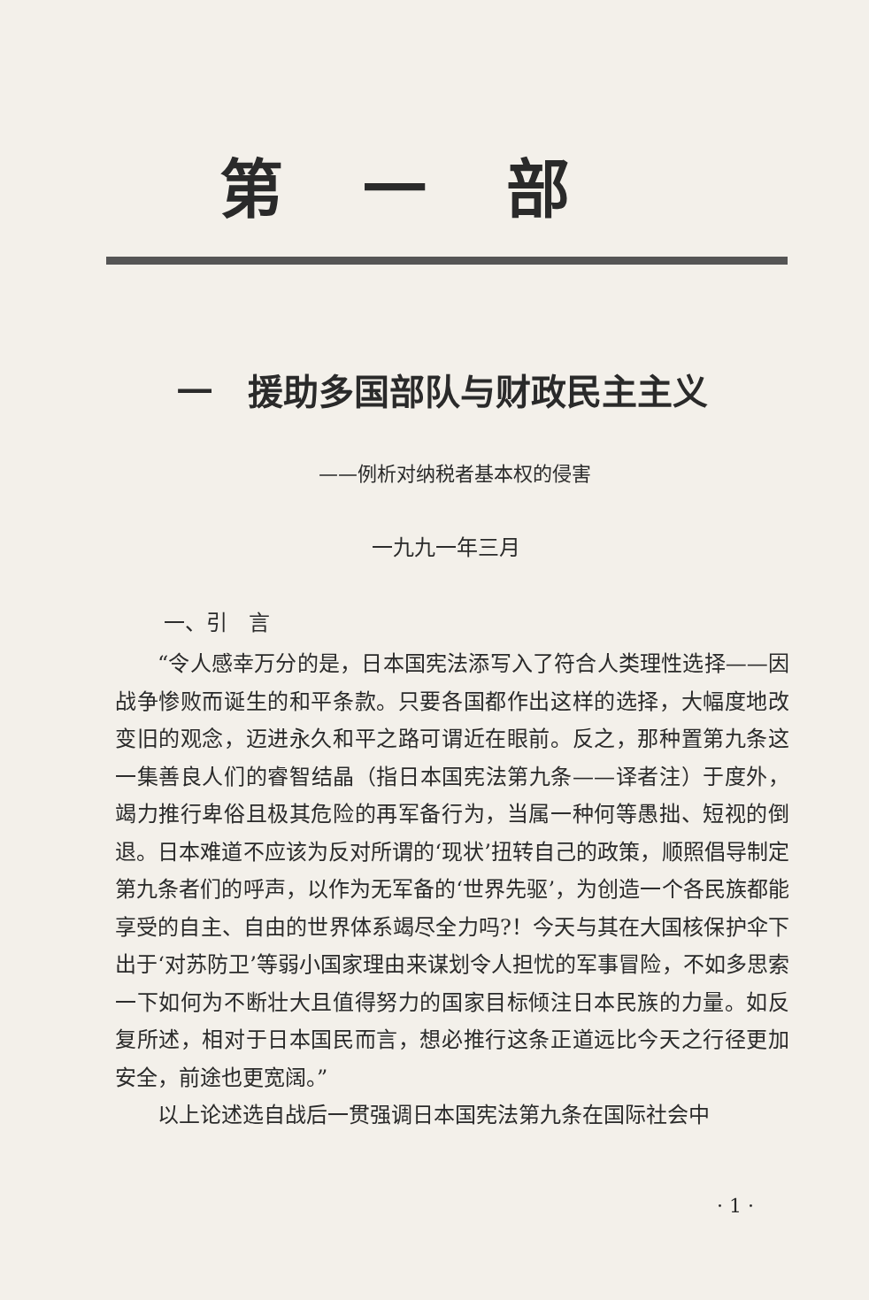第一部
一　援助多国部队与财政民主主义
——例析对纳税者基本权的侵害
一九九一年三月
一、引　言
“令人感幸万分的是，日本国宪法添写入了符合人类理性选择——因战争惨败而诞生的和平条款。只要各国都作出这样的选择，大幅度地改变旧的观念，迈进永久和平之路可谓近在眼前。反之，那种置第九条这一集善良人们的睿智结晶（指日本国宪法第九条——译者注）于度外，竭力推行卑俗且极其危险的再军备行为，当属一种何等愚拙、短视的倒退。日本难道不应该为反对所谓的‘现状’扭转自己的政策，顺照倡导制定第九条者们的呼声，以作为无军备的‘世界先驱’，为创造一个各民族都能享受的自主、自由的世界体系竭尽全力吗?！今天与其在大国核保护伞下出于‘对苏防卫’等弱小国家理由来谋划令人担忧的军事冒险，不如多思索一下如何为不断壮大且值得努力的国家目标倾注日本民族的力量。如反复所述，相对于日本国民而言，想必推行这条正道远比今天之行径更加安全，前途也更宽阔。”
以上论述选自战后一贯强调日本国宪法第九条在国际社会中
· 1 ·